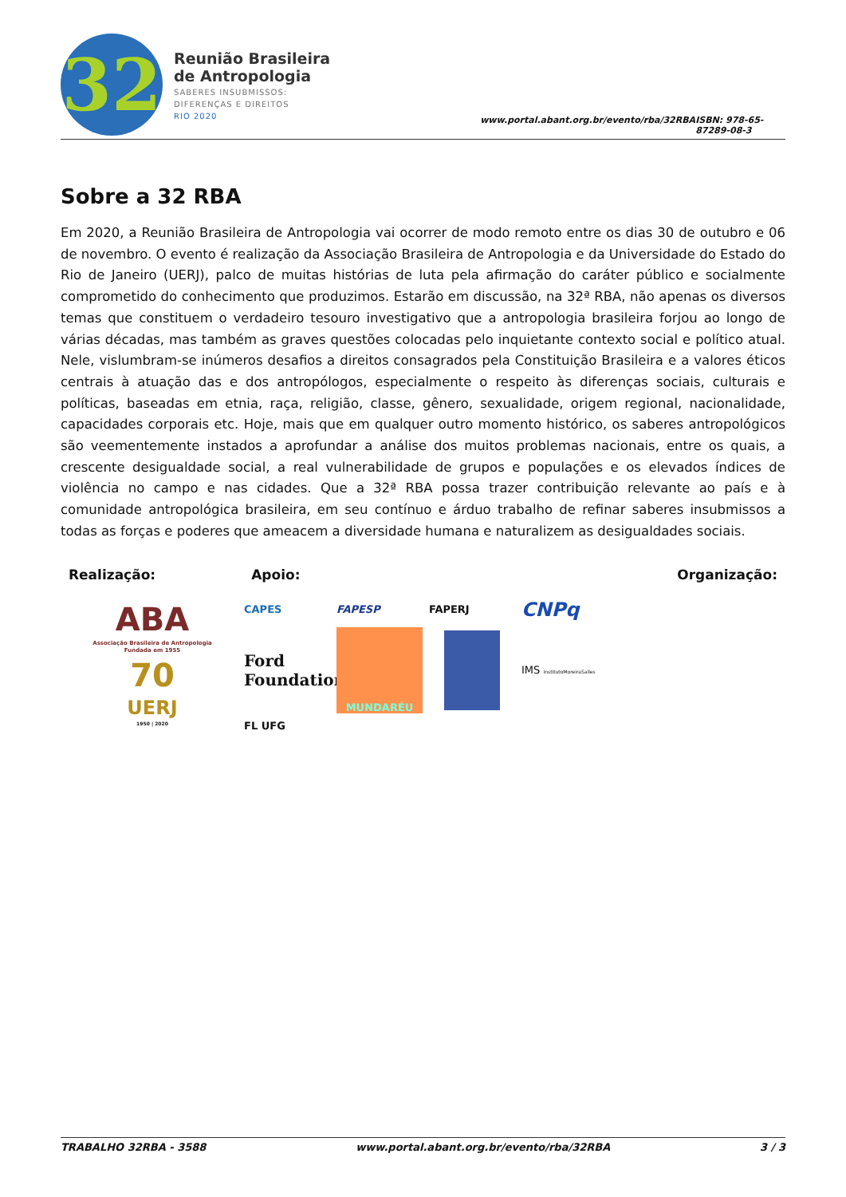32
Reunião Brasileira
de Antropologia
SABERES INSUBMISSOS:
DIFERENÇAS E DIREITOS
RIO 2020
www.portal.abant.org.br/evento/rba/32RBA ISBN: 978-65-87289-08-3
Sobre a 32 RBA
Em 2020, a Reunião Brasileira de Antropologia vai ocorrer de modo remoto entre os dias 30 de outubro e 06 de novembro. O evento é realização da Associação Brasileira de Antropologia e da Universidade do Estado do Rio de Janeiro (UERJ), palco de muitas histórias de luta pela afirmação do caráter público e socialmente comprometido do conhecimento que produzimos. Estarão em discussão, na 32ª RBA, não apenas os diversos temas que constituem o verdadeiro tesouro investigativo que a antropologia brasileira forjou ao longo de várias décadas, mas também as graves questões colocadas pelo inquietante contexto social e político atual. Nele, vislumbram-se inúmeros desafios a direitos consagrados pela Constituição Brasileira e a valores éticos centrais à atuação das e dos antropólogos, especialmente o respeito às diferenças sociais, culturais e políticas, baseadas em etnia, raça, religião, classe, gênero, sexualidade, origem regional, nacionalidade, capacidades corporais etc. Hoje, mais que em qualquer outro momento histórico, os saberes antropológicos são veementemente instados a aprofundar a análise dos muitos problemas nacionais, entre os quais, a crescente desigualdade social, a real vulnerabilidade de grupos e populações e os elevados índices de violência no campo e nas cidades. Que a 32ª RBA possa trazer contribuição relevante ao país e à comunidade antropológica brasileira, em seu contínuo e árduo trabalho de refinar saberes insubmissos a todas as forças e poderes que ameacem a diversidade humana e naturalizem as desigualdades sociais.
Realização: Apoio: Organização:
ABA
Associação Brasileira de Antropologia
Fundada em 1955
70
UERJ
1950 | 2020
CAPES FAPESP FAPERJ CNPq Ford Foundation MUNDARÉU IMS InstitutoMoreiraSalles FL UFG
TRABALHO 32RBA - 3588 www.portal.abant.org.br/evento/rba/32RBA 3 / 3